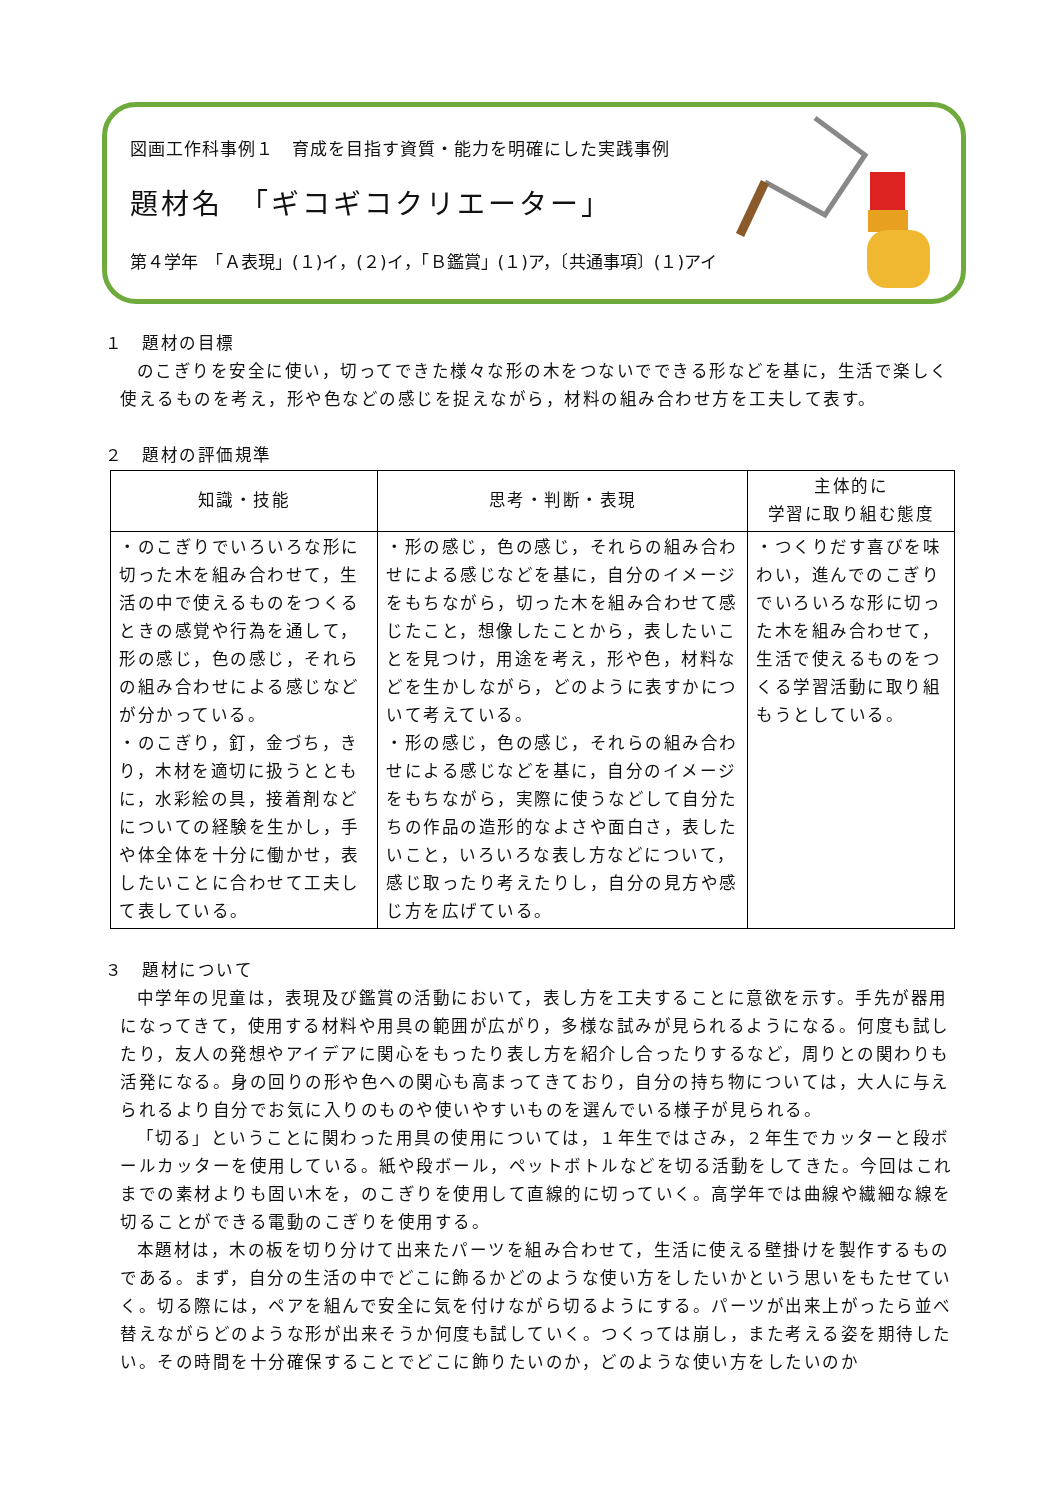図画工作科事例１　育成を目指す資質・能力を明確にした実践事例
題材名　「ギコギコクリエーター」
第４学年　「Ａ表現」(１)イ，(２)イ，「Ｂ鑑賞」(１)ア，〔共通事項〕(１)アイ
１　題材の目標
のこぎりを安全に使い，切ってできた様々な形の木をつないでできる形などを基に，生活で楽しく使えるものを考え，形や色などの感じを捉えながら，材料の組み合わせ方を工夫して表す。
２　題材の評価規準
| 知識・技能 | 思考・判断・表現 | 主体的に 学習に取り組む態度 |
| --- | --- | --- |
| ・のこぎりでいろいろな形に切った木を組み合わせて，生活の中で使えるものをつくるときの感覚や行為を通して，形の感じ，色の感じ，それらの組み合わせによる感じなどが分かっている。 ・のこぎり，釘，金づち，きり，木材を適切に扱うとともに，水彩絵の具，接着剤などについての経験を生かし，手や体全体を十分に働かせ，表したいことに合わせて工夫して表している。 | ・形の感じ，色の感じ，それらの組み合わせによる感じなどを基に，自分のイメージをもちながら，切った木を組み合わせて感じたこと，想像したことから，表したいことを見つけ，用途を考え，形や色，材料などを生かしながら，どのように表すかについて考えている。 ・形の感じ，色の感じ，それらの組み合わせによる感じなどを基に，自分のイメージをもちながら，実際に使うなどして自分たちの作品の造形的なよさや面白さ，表したいこと，いろいろな表し方などについて，感じ取ったり考えたりし，自分の見方や感じ方を広げている。 | ・つくりだす喜びを味わい，進んでのこぎりでいろいろな形に切った木を組み合わせて，生活で使えるものをつくる学習活動に取り組もうとしている。 |
３　題材について
中学年の児童は，表現及び鑑賞の活動において，表し方を工夫することに意欲を示す。手先が器用になってきて，使用する材料や用具の範囲が広がり，多様な試みが見られるようになる。何度も試したり，友人の発想やアイデアに関心をもったり表し方を紹介し合ったりするなど，周りとの関わりも活発になる。身の回りの形や色への関心も高まってきており，自分の持ち物については，大人に与えられるより自分でお気に入りのものや使いやすいものを選んでいる様子が見られる。
「切る」ということに関わった用具の使用については，１年生ではさみ，２年生でカッターと段ボールカッターを使用している。紙や段ボール，ペットボトルなどを切る活動をしてきた。今回はこれまでの素材よりも固い木を，のこぎりを使用して直線的に切っていく。高学年では曲線や繊細な線を切ることができる電動のこぎりを使用する。
本題材は，木の板を切り分けて出来たパーツを組み合わせて，生活に使える壁掛けを製作するものである。まず，自分の生活の中でどこに飾るかどのような使い方をしたいかという思いをもたせていく。切る際には，ペアを組んで安全に気を付けながら切るようにする。パーツが出来上がったら並べ替えながらどのような形が出来そうか何度も試していく。つくっては崩し，また考える姿を期待したい。その時間を十分確保することでどこに飾りたいのか，どのような使い方をしたいのか